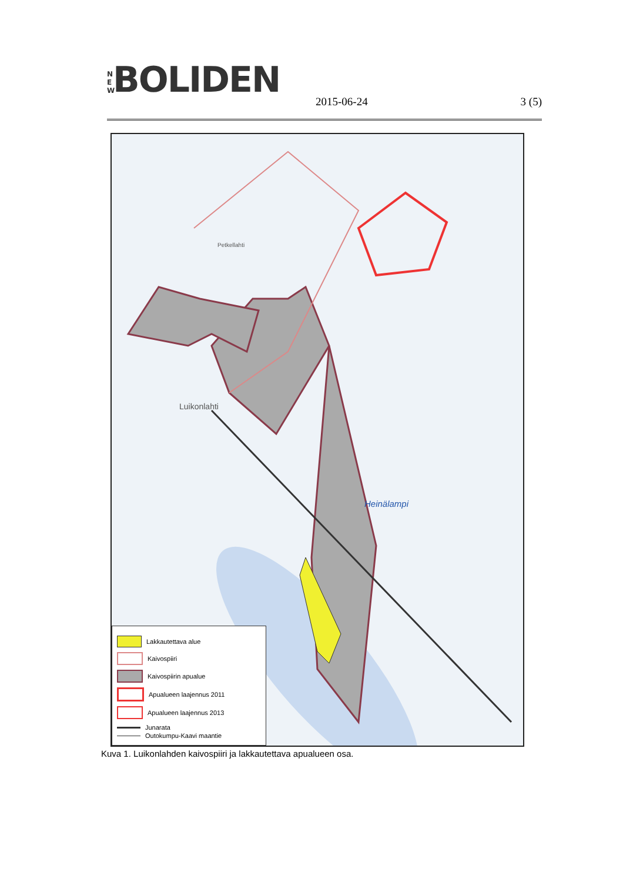N E W BOLIDEN
2015-06-24 3 (5)
Luikonlahti
Petkellahti
Heinälampi
Lakkautettava alue
Kaivospiiri
Kaivospiirin apualue
Apualueen laajennus 2011
Apualueen laajennus 2013
Junarata
Outokumpu-Kaavi maantie
Kuva 1. Luikonlahden kaivospiiri ja lakkautettava apualueen osa.